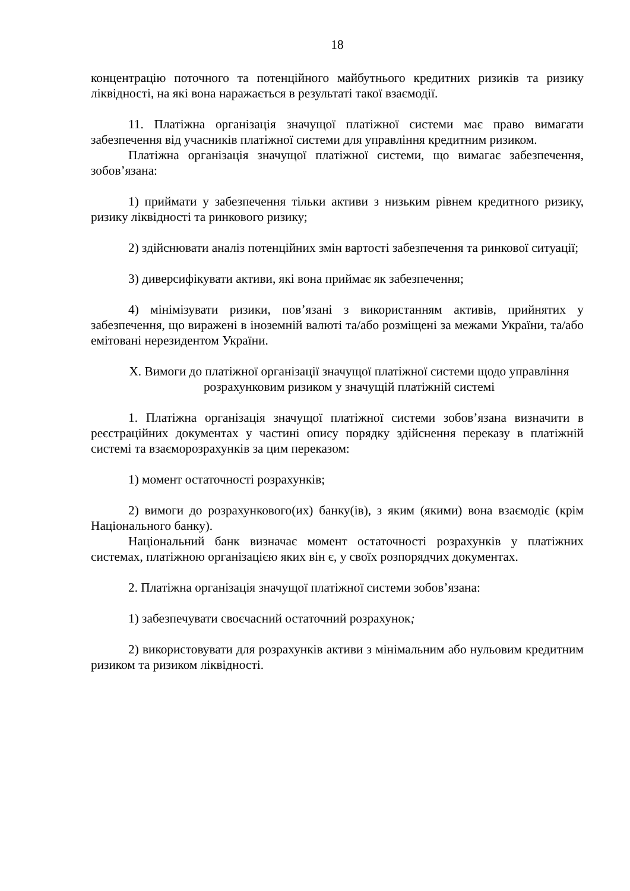18
концентрацію поточного та потенційного майбутнього кредитних ризиків та ризику ліквідності, на які вона наражається в результаті такої взаємодії.
11. Платіжна організація значущої платіжної системи має право вимагати забезпечення від учасників платіжної системи для управління кредитним ризиком.
Платіжна організація значущої платіжної системи, що вимагає забезпечення, зобов’язана:
1) приймати у забезпечення тільки активи з низьким рівнем кредитного ризику, ризику ліквідності та ринкового ризику;
2) здійснювати аналіз потенційних змін вартості забезпечення та ринкової ситуації;
3) диверсифікувати активи, які вона приймає як забезпечення;
4) мінімізувати ризики, пов’язані з використанням активів, прийнятих у забезпечення, що виражені в іноземній валюті та/або розміщені за межами України, та/або емітовані нерезидентом України.
X. Вимоги до платіжної організації значущої платіжної системи щодо управління розрахунковим ризиком у значущій платіжній системі
1. Платіжна організація значущої платіжної системи зобов’язана визначити в реєстраційних документах у частині опису порядку здійснення переказу в платіжній системі та взаєморозрахунків за цим переказом:
1) момент остаточності розрахунків;
2) вимоги до розрахункового(их) банку(ів), з яким (якими) вона взаємодіє (крім Національного банку).
Національний банк визначає момент остаточності розрахунків у платіжних системах, платіжною організацією яких він є, у своїх розпорядчих документах.
2. Платіжна організація значущої платіжної системи зобов’язана:
1) забезпечувати своєчасний остаточний розрахунок;
2) використовувати для розрахунків активи з мінімальним або нульовим кредитним ризиком та ризиком ліквідності.